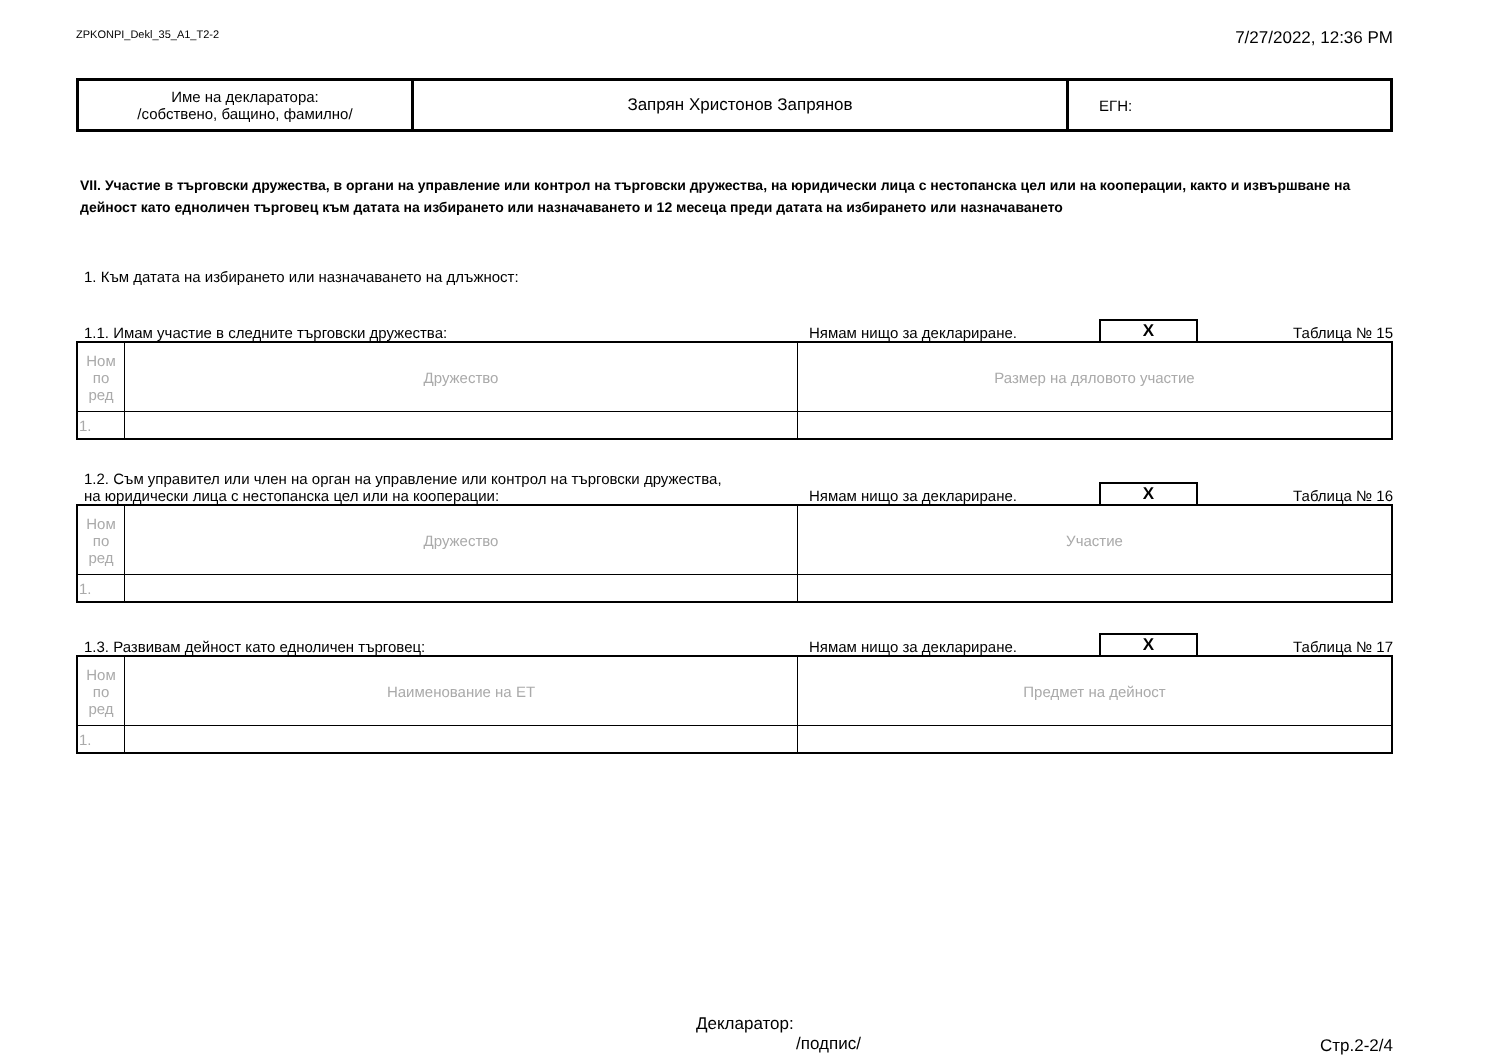ZPKONPI_Dekl_35_A1_T2-2 7/27/2022, 12:36 PM
| Име на декларатора: /собствено, бащино, фамилно/ | Запрян Христонов Запрянов | ЕГН: |
VII. Участие в търговски дружества, в органи на управление или контрол на търговски дружества, на юридически лица с нестопанска цел или на кооперации, както и извършване на дейност като едноличен търговец към датата на избирането или назначаването и 12 месеца преди датата на избирането или назначаването
1. Към датата на избирането или назначаването на длъжност:
1.1. Имам участие в следните търговски дружества: Нямам нищо за деклариране. X Таблица № 15
| Ном по ред | Дружество | Размер на дяловото участие |
| 1. | | |
1.2. Съм управител или член на орган на управление или контрол на търговски дружества,
на юридически лица с нестопанска цел или на кооперации: Нямам нищо за деклариране. X Таблица № 16
| Ном по ред | Дружество | Участие |
| 1. | | |
1.3. Развивам дейност като едноличен търговец: Нямам нищо за деклариране. X Таблица № 17
| Ном по ред | Наименование на ЕТ | Предмет на дейност |
| 1. | | |
Декларатор:
/подпис/
Стр.2-2/4